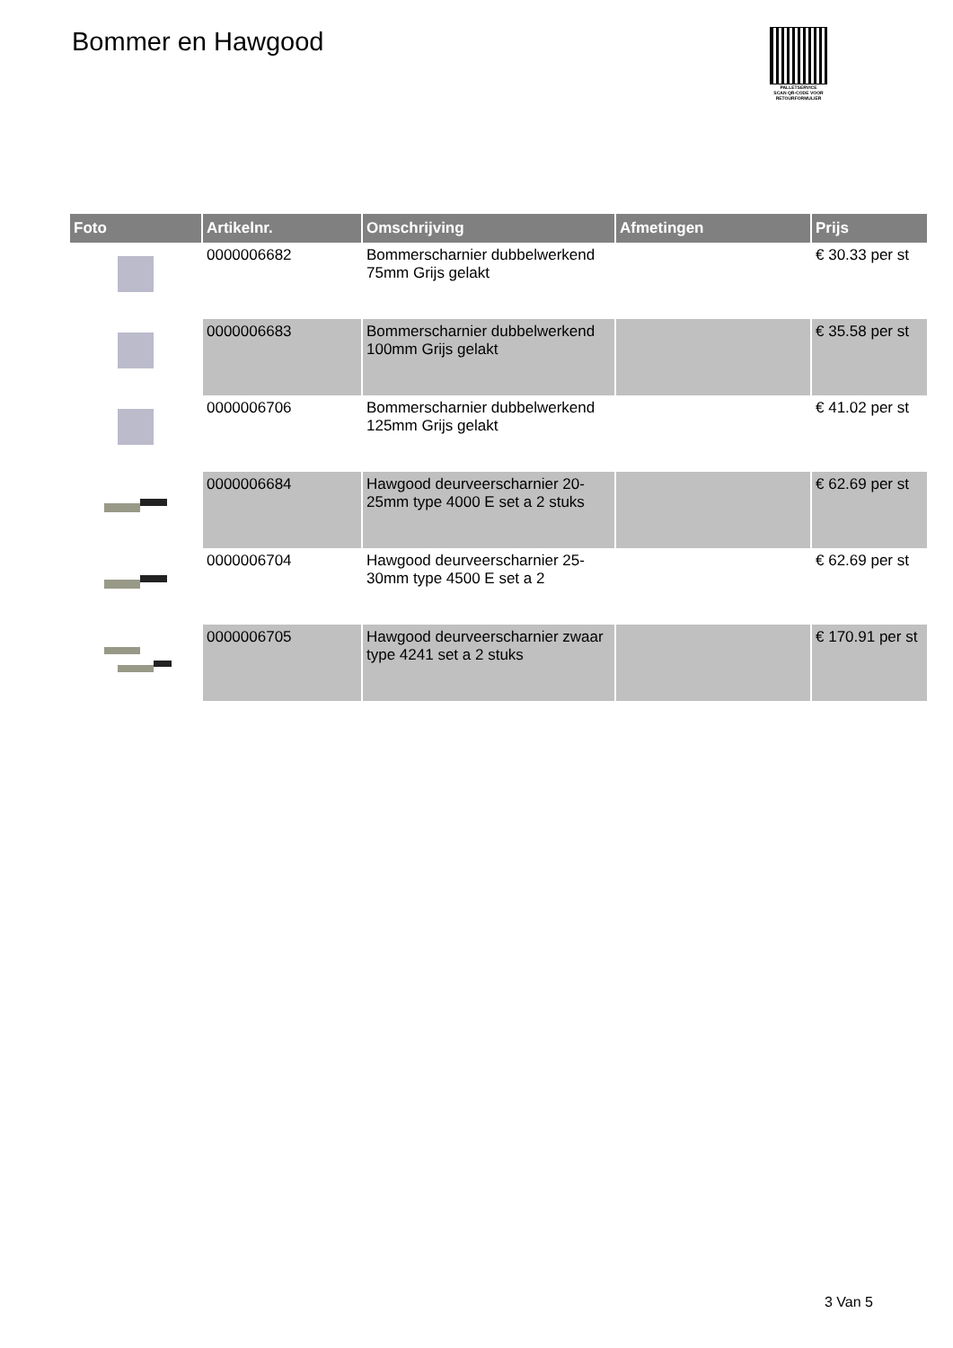Bommer en Hawgood
PALLETSERVICE
SCAN QR-CODE VOOR RETOURFORMULIER
| Foto | Artikelnr. | Omschrijving | Afmetingen | Prijs |
| --- | --- | --- | --- | --- |
| | 0000006682 | Bommerscharnier dubbelwerkend 75mm Grijs gelakt | | € 30.33 per st |
| | 0000006683 | Bommerscharnier dubbelwerkend 100mm Grijs gelakt | | € 35.58 per st |
| | 0000006706 | Bommerscharnier dubbelwerkend 125mm Grijs gelakt | | € 41.02 per st |
| | 0000006684 | Hawgood deurveerscharnier 20-25mm type 4000 E set a 2 stuks | | € 62.69 per st |
| | 0000006704 | Hawgood deurveerscharnier 25-30mm type 4500 E set a 2 | | € 62.69 per st |
| | 0000006705 | Hawgood deurveerscharnier zwaar type 4241 set a 2 stuks | | € 170.91 per st |
3 Van 5